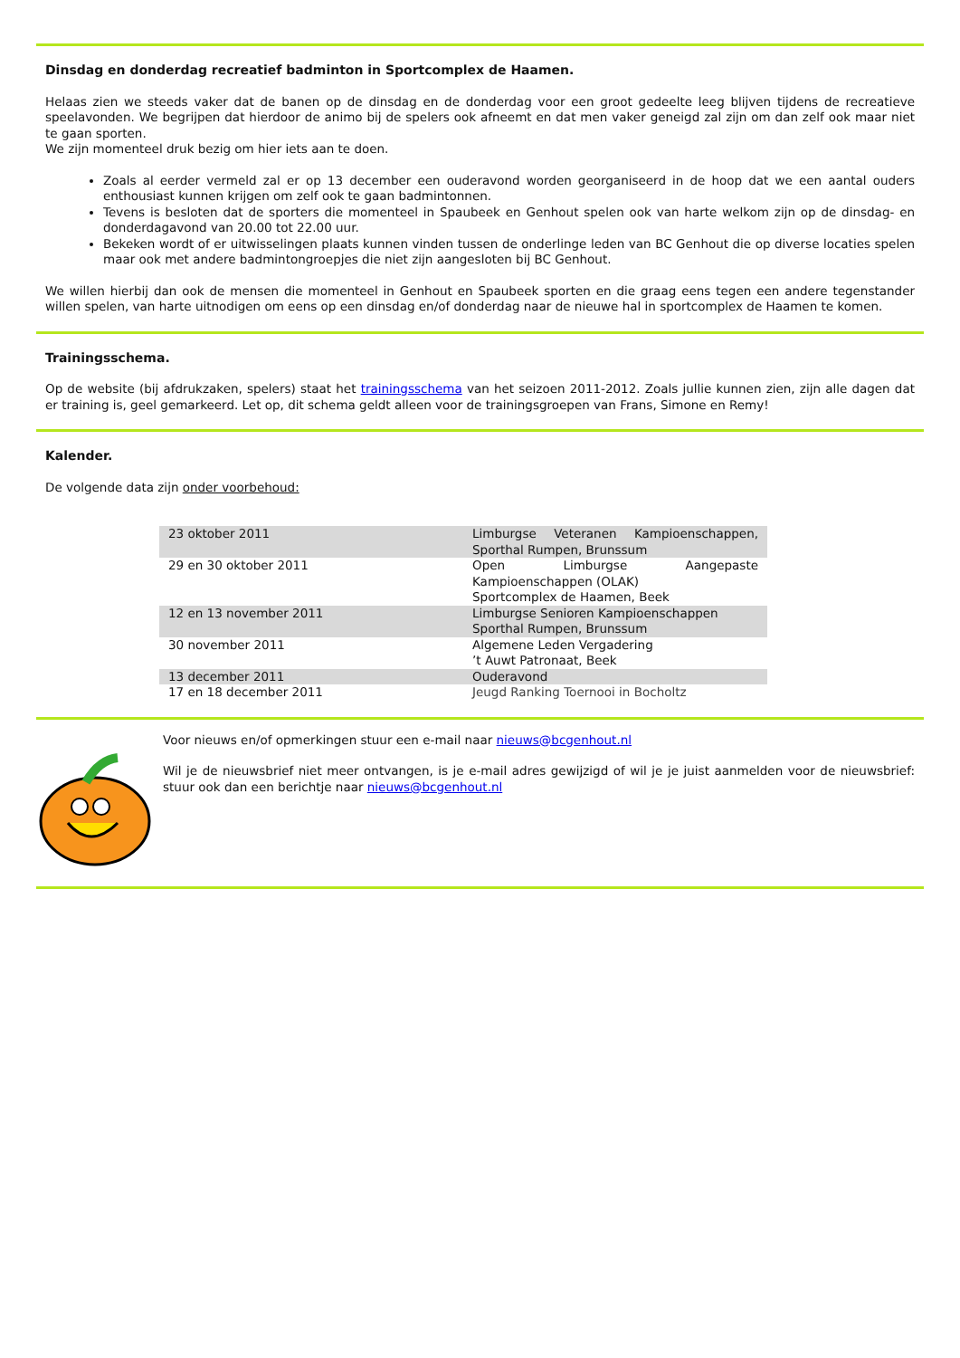Dinsdag en donderdag recreatief badminton in Sportcomplex de Haamen.
Helaas zien we steeds vaker dat de banen op de dinsdag en de donderdag voor een groot gedeelte leeg blijven tijdens de recreatieve speelavonden. We begrijpen dat hierdoor de animo bij de spelers ook afneemt en dat men vaker geneigd zal zijn om dan zelf ook maar niet te gaan sporten.
We zijn momenteel druk bezig om hier iets aan te doen.
Zoals al eerder vermeld zal er op 13 december een ouderavond worden georganiseerd in de hoop dat we een aantal ouders enthousiast kunnen krijgen om zelf ook te gaan badmintonnen.
Tevens is besloten dat de sporters die momenteel in Spaubeek en Genhout spelen ook van harte welkom zijn op de dinsdag- en donderdagavond van 20.00 tot 22.00 uur.
Bekeken wordt of er uitwisselingen plaats kunnen vinden tussen de onderlinge leden van BC Genhout die op diverse locaties spelen maar ook met andere badmintongroepjes die niet zijn aangesloten bij BC Genhout.
We willen hierbij dan ook de mensen die momenteel in Genhout en Spaubeek sporten en die graag eens tegen een andere tegenstander willen spelen, van harte uitnodigen om eens op een dinsdag en/of donderdag naar de nieuwe hal in sportcomplex de Haamen te komen.
Trainingsschema.
Op de website (bij afdrukzaken, spelers) staat het trainingsschema van het seizoen 2011-2012. Zoals jullie kunnen zien, zijn alle dagen dat er training is, geel gemarkeerd. Let op, dit schema geldt alleen voor de trainingsgroepen van Frans, Simone en Remy!
Kalender.
De volgende data zijn onder voorbehoud:
| 23 oktober 2011 | Limburgse Veteranen Kampioenschappen, Sporthal Rumpen, Brunssum |
| 29 en 30 oktober 2011 | Open Limburgse Aangepaste Kampioenschappen (OLAK) Sportcomplex de Haamen, Beek |
| 12 en 13 november 2011 | Limburgse Senioren Kampioenschappen Sporthal Rumpen, Brunssum |
| 30 november 2011 | Algemene Leden Vergadering ’t Auwt Patronaat, Beek |
| 13 december 2011 | Ouderavond |
| 17 en 18 december 2011 | Jeugd Ranking Toernooi in Bocholtz |
Voor nieuws en/of opmerkingen stuur een e-mail naar nieuws@bcgenhout.nl
Wil je de nieuwsbrief niet meer ontvangen, is je e-mail adres gewijzigd of wil je je juist aanmelden voor de nieuwsbrief: stuur ook dan een berichtje naar nieuws@bcgenhout.nl